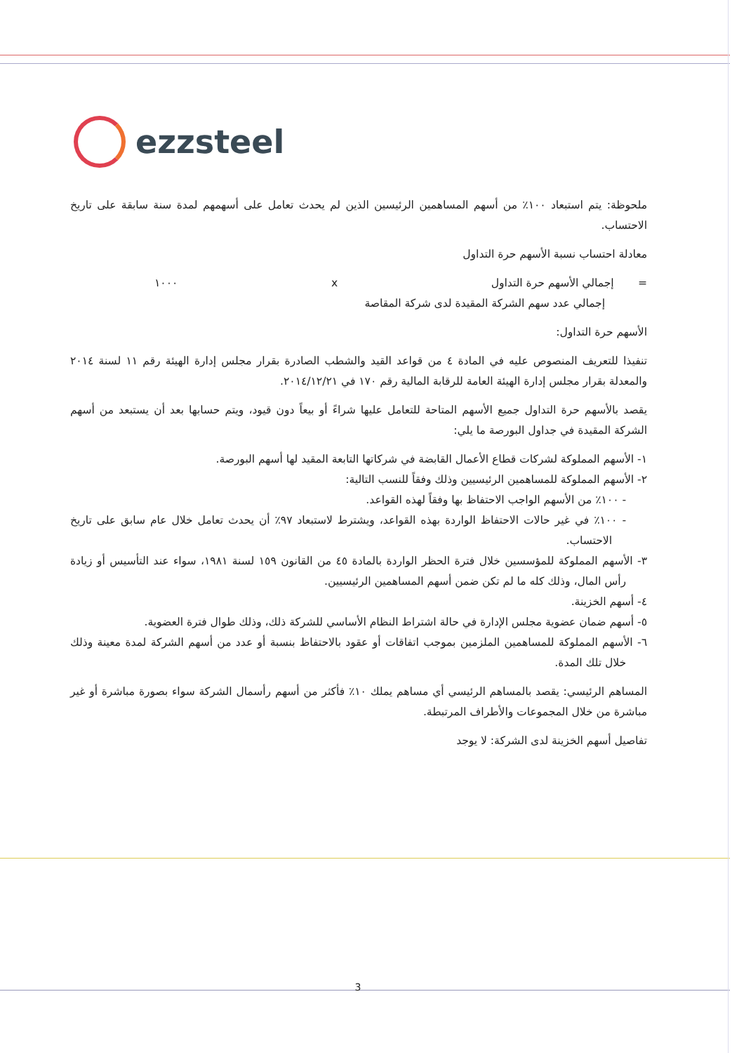ezzsteel
ملحوظة: يتم استبعاد ١٠٠٪ من أسهم المساهمين الرئيسين الذين لم يحدث تعامل على أسهمهم لمدة سنة سابقة على تاريخ الاحتساب.
معادلة احتساب نسبة الأسهم حرة التداول
= إجمالي الأسهم حرة التداول x ١٠٠٠
إجمالي عدد سهم الشركة المقيدة لدى شركة المقاصة
الأسهم حرة التداول:
تنفيذا للتعريف المنصوص عليه في المادة ٤ من قواعد القيد والشطب الصادرة بقرار مجلس إدارة الهيئة رقم ١١ لسنة ٢٠١٤ والمعدلة بقرار مجلس إدارة الهيئة العامة للرقابة المالية رقم ١٧٠ في ٢٠١٤/١٢/٢١.
يقصد بالأسهم حرة التداول جميع الأسهم المتاحة للتعامل عليها شراءً أو بيعاً دون قيود، ويتم حسابها بعد أن يستبعد من أسهم الشركة المقيدة في جداول البورصة ما يلي:
١- الأسهم المملوكة لشركات قطاع الأعمال القابضة في شركاتها التابعة المقيد لها أسهم البورصة.
٢- الأسهم المملوكة للمساهمين الرئيسيين وذلك وفقاً للنسب التالية:
- ١٠٠٪ من الأسهم الواجب الاحتفاظ بها وفقاً لهذه القواعد.
- ١٠٠٪ في غير حالات الاحتفاظ الواردة بهذه القواعد، ويشترط لاستبعاد ٩٧٪ أن يحدث تعامل خلال عام سابق على تاريخ الاحتساب.
٣- الأسهم المملوكة للمؤسسين خلال فترة الحظر الواردة بالمادة ٤٥ من القانون ١٥٩ لسنة ١٩٨١، سواء عند التأسيس أو زيادة رأس المال، وذلك كله ما لم تكن ضمن أسهم المساهمين الرئيسيين.
٤- أسهم الخزينة.
٥- أسهم ضمان عضوية مجلس الإدارة في حالة اشتراط النظام الأساسي للشركة ذلك، وذلك طوال فترة العضوية.
٦- الأسهم المملوكة للمساهمين الملزمين بموجب اتفاقات أو عقود بالاحتفاظ بنسبة أو عدد من أسهم الشركة لمدة معينة وذلك خلال تلك المدة.
المساهم الرئيسي: يقصد بالمساهم الرئيسي أي مساهم يملك ١٠٪ فأكثر من أسهم رأسمال الشركة سواء بصورة مباشرة أو غير مباشرة من خلال المجموعات والأطراف المرتبطة.
تفاصيل أسهم الخزينة لدى الشركة: لا يوجد
3